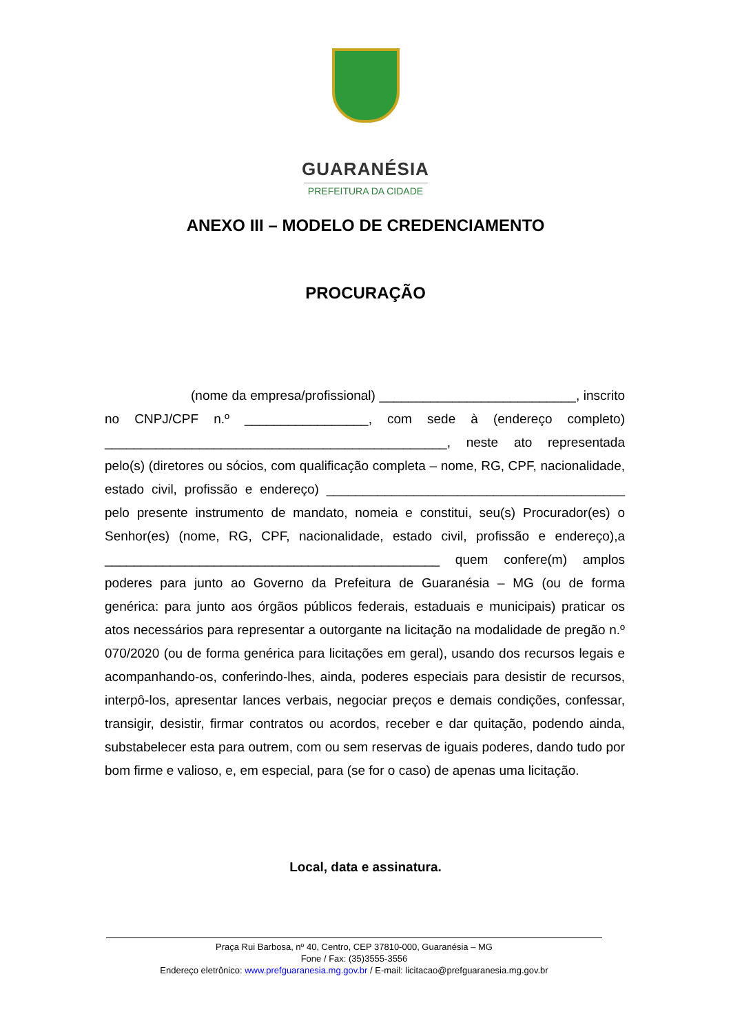GUARANÉSIA
PREFEITURA DA CIDADE
ANEXO III – MODELO DE CREDENCIAMENTO
PROCURAÇÃO
(nome da empresa/profissional) ___________________________, inscrito no CNPJ/CPF n.º _________________, com sede à (endereço completo) _______________________________________________, neste ato representada pelo(s) (diretores ou sócios, com qualificação completa – nome, RG, CPF, nacionalidade, estado civil, profissão e endereço) _________________________________________ pelo presente instrumento de mandato, nomeia e constitui, seu(s) Procurador(es) o Senhor(es) (nome, RG, CPF, nacionalidade, estado civil, profissão e endereço),a ______________________________________________ quem confere(m) amplos poderes para junto ao Governo da Prefeitura de Guaranésia – MG (ou de forma genérica: para junto aos órgãos públicos federais, estaduais e municipais) praticar os atos necessários para representar a outorgante na licitação na modalidade de pregão n.º 070/2020 (ou de forma genérica para licitações em geral), usando dos recursos legais e acompanhando-os, conferindo-lhes, ainda, poderes especiais para desistir de recursos, interpô-los, apresentar lances verbais, negociar preços e demais condições, confessar, transigir, desistir, firmar contratos ou acordos, receber e dar quitação, podendo ainda, substabelecer esta para outrem, com ou sem reservas de iguais poderes, dando tudo por bom firme e valioso, e, em especial, para (se for o caso) de apenas uma licitação.
Local, data e assinatura.
Praça Rui Barbosa, nº 40, Centro, CEP 37810-000, Guaranésia – MG
Fone / Fax: (35)3555-3556
Endereço eletrônico: www.prefguaranesia.mg.gov.br / E-mail: licitacao@prefguaranesia.mg.gov.br